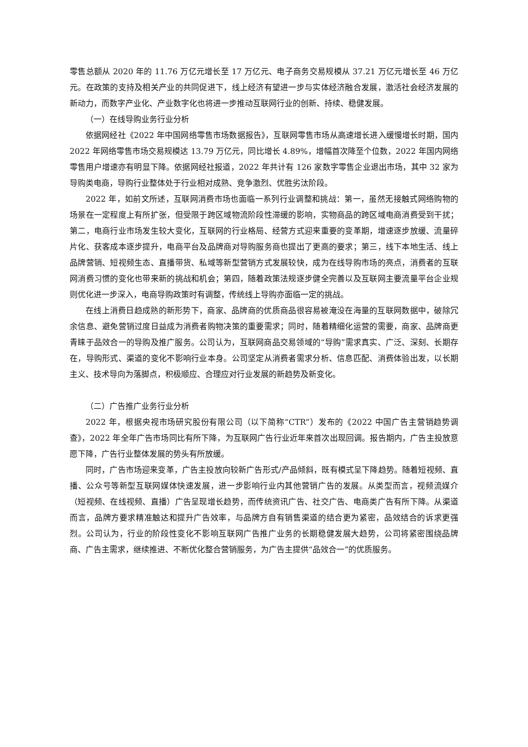零售总额从 2020 年的 11.76 万亿元增长至 17 万亿元、电子商务交易规模从 37.21 万亿元增长至 46 万亿元。在政策的支持及相关产业的共同促进下，线上经济有望进一步与实体经济融合发展，激活社会经济发展的新动力，而数字产业化、产业数字化也将进一步推动互联网行业的创新、持续、稳健发展。
（一）在线导购业务行业分析
依据网经社《2022 年中国网络零售市场数据报告》，互联网零售市场从高速增长进入缓慢增长时期，国内 2022 年网络零售市场交易规模达 13.79 万亿元，同比增长 4.89%，增幅首次降至个位数，2022 年国内网络零售用户增速亦有明显下降。依据网经社报道，2022 年共计有 126 家数字零售企业退出市场，其中 32 家为导购类电商，导购行业整体处于行业相对成熟、竞争激烈、优胜劣汰阶段。
2022 年，如前文所述，互联网消费市场也面临一系列行业调整和挑战：第一，虽然无接触式网络购物的场景在一定程度上有所扩张，但受限于跨区域物流阶段性滞缓的影响，实物商品的跨区域电商消费受到干扰；第二，电商行业市场发生较大变化，互联网的行业格局、经营方式迎来重要的变革期，增速逐步放缓、流量碎片化、获客成本逐步提升，电商平台及品牌商对导购服务商也提出了更高的要求；第三，线下本地生活、线上品牌营销、短视频生态、直播带货、私域等新型营销方式发展较快，成为在线导购市场的亮点，消费者的互联网消费习惯的变化也带来新的挑战和机会；第四，随着政策法规逐步健全完善以及互联网主要流量平台企业规则优化进一步深入，电商导购政策时有调整，传统线上导购亦面临一定的挑战。
在线上消费日趋成熟的新形势下，商家、品牌商的优质商品很容易被淹没在海量的互联网数据中，破除冗余信息、避免营销过度日益成为消费者购物决策的重要需求；同时，随着精细化运营的需要，商家、品牌商更青睐于品效合一的导购及推广服务。公司认为，互联网商品交易领域的“导购”需求真实、广泛、深刻、长期存在，导购形式、渠道的变化不影响行业本身。公司坚定从消费者需求分析、信息匹配、消费体验出发，以长期主义、技术导向为落脚点，积极顺应、合理应对行业发展的新趋势及新变化。
（二）广告推广业务行业分析
2022 年，根据央视市场研究股份有限公司（以下简称“CTR”）发布的《2022 中国广告主营销趋势调查》，2022 年全年广告市场同比有所下降，为互联网广告行业近年来首次出现回调。报告期内，广告主投放意愿下降，广告行业整体发展的势头有所放缓。
同时，广告市场迎来变革，广告主投放向较新广告形式/产品倾斜，既有模式呈下降趋势。随着短视频、直播、公众号等新型互联网媒体快速发展，进一步影响行业内其他营销广告的发展。从类型而言，视频流媒介（短视频、在线视频、直播）广告呈现增长趋势，而传统资讯广告、社交广告、电商类广告有所下降。从渠道而言，品牌方要求精准触达和提升广告效率，与品牌方自有销售渠道的结合更为紧密，品效结合的诉求更强烈。公司认为，行业的阶段性变化不影响互联网广告推广业务的长期稳健发展大趋势，公司将紧密围绕品牌商、广告主需求，继续推进、不断优化整合营销服务，为广告主提供“品效合一”的优质服务。